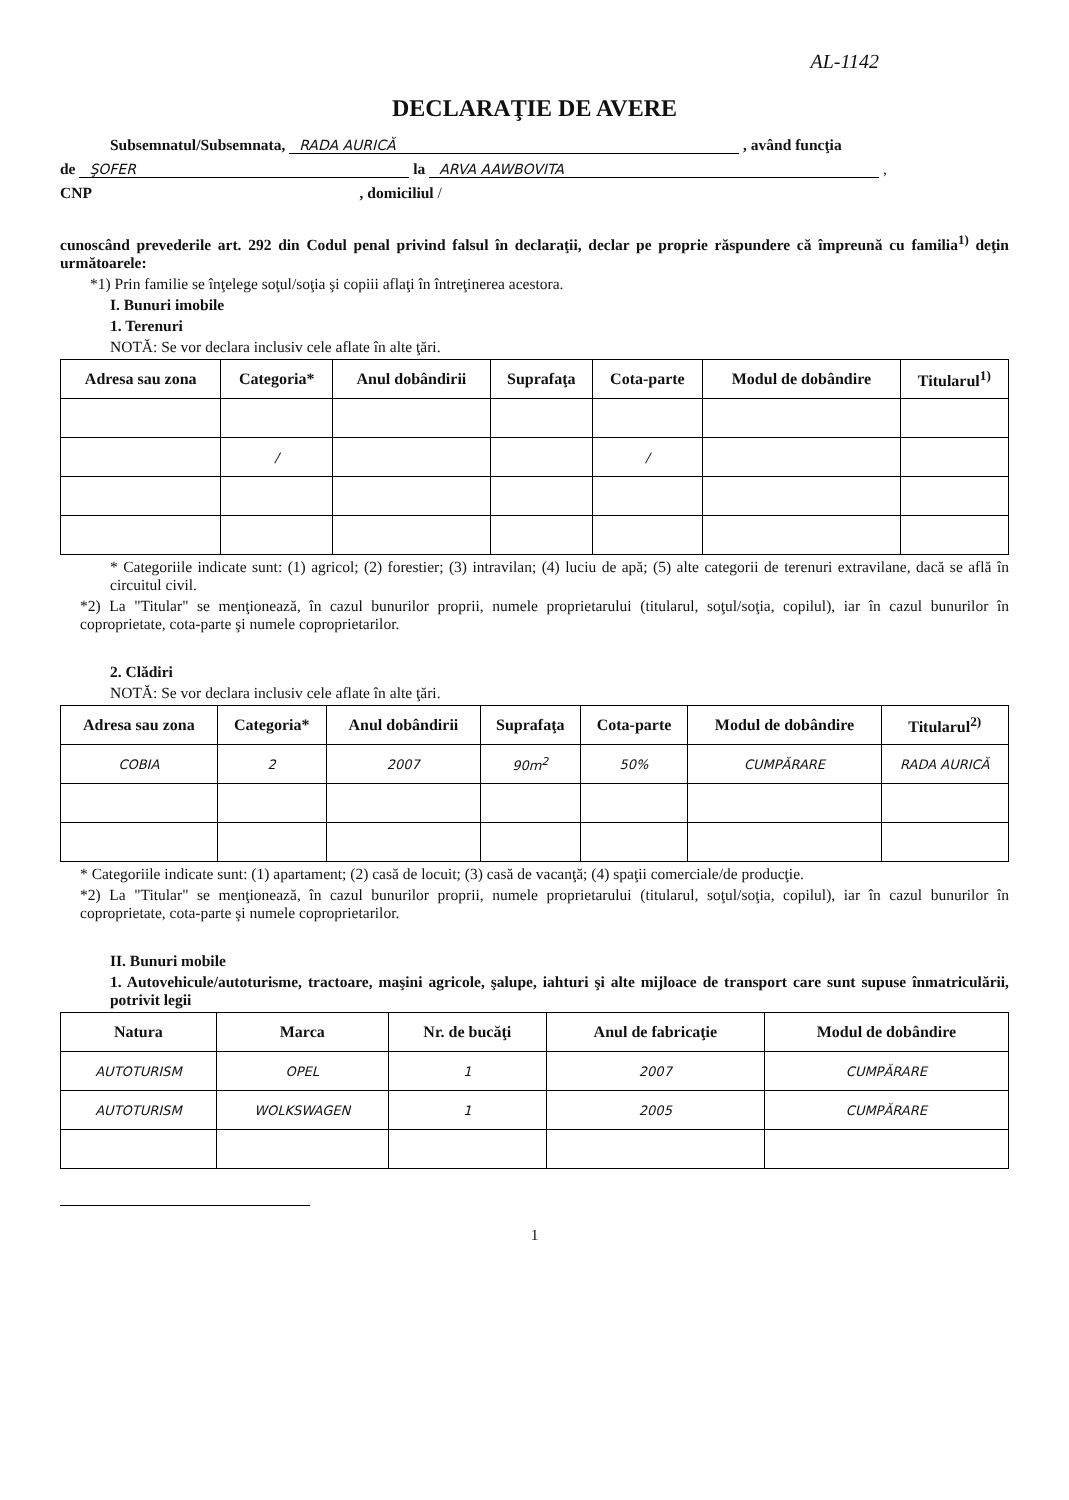AL-1142
DECLARAŢIE DE AVERE
Subsemnatul/Subsemnata, RADA AURICĂ , având funcţia
de ŞOFER la ARVA AAWBOVITA ,
CNP , domiciliul /
cunoscând prevederile art. 292 din Codul penal privind falsul în declaraţii, declar pe proprie răspundere că împreună cu familia<sup>1)</sup> deţin următoarele:
*1) Prin familie se înţelege soţul/soţia şi copiii aflaţi în întreţinerea acestora.
I. Bunuri imobile
1. Terenuri
NOTĂ: Se vor declara inclusiv cele aflate în alte ţări.
| Adresa sau zona | Categoria* | Anul dobândirii | Suprafaţa | Cota-parte | Modul de dobândire | Titularul<sup>1)</sup> |
| --- | --- | --- | --- | --- | --- | --- |
| | / | | | / | | |
* Categoriile indicate sunt: (1) agricol; (2) forestier; (3) intravilan; (4) luciu de apă; (5) alte categorii de terenuri extravilane, dacă se află în circuitul civil.
*2) La "Titular" se menţionează, în cazul bunurilor proprii, numele proprietarului (titularul, soţul/soţia, copilul), iar în cazul bunurilor în coproprietate, cota-parte şi numele coproprietarilor.
2. Clădiri
NOTĂ: Se vor declara inclusiv cele aflate în alte ţări.
| Adresa sau zona | Categoria* | Anul dobândirii | Suprafaţa | Cota-parte | Modul de dobândire | Titularul<sup>2)</sup> |
| --- | --- | --- | --- | --- | --- | --- |
| COBIA | 2 | 2007 | 90m<sup>2</sup> | 50% | CUMPĂRARE | RADA AURICĂ |
* Categoriile indicate sunt: (1) apartament; (2) casă de locuit; (3) casă de vacanţă; (4) spaţii comerciale/de producţie.
*2) La "Titular" se menţionează, în cazul bunurilor proprii, numele proprietarului (titularul, soţul/soţia, copilul), iar în cazul bunurilor în coproprietate, cota-parte şi numele coproprietarilor.
II. Bunuri mobile
1. Autovehicule/autoturisme, tractoare, maşini agricole, şalupe, iahturi şi alte mijloace de transport care sunt supuse înmatriculării, potrivit legii
| Natura | Marca | Nr. de bucăţi | Anul de fabricaţie | Modul de dobândire |
| --- | --- | --- | --- | --- |
| AUTOTURISM | OPEL | 1 | 2007 | CUMPĂRARE |
| AUTOTURISM | WOLKSWAGEN | 1 | 2005 | CUMPĂRARE |
1